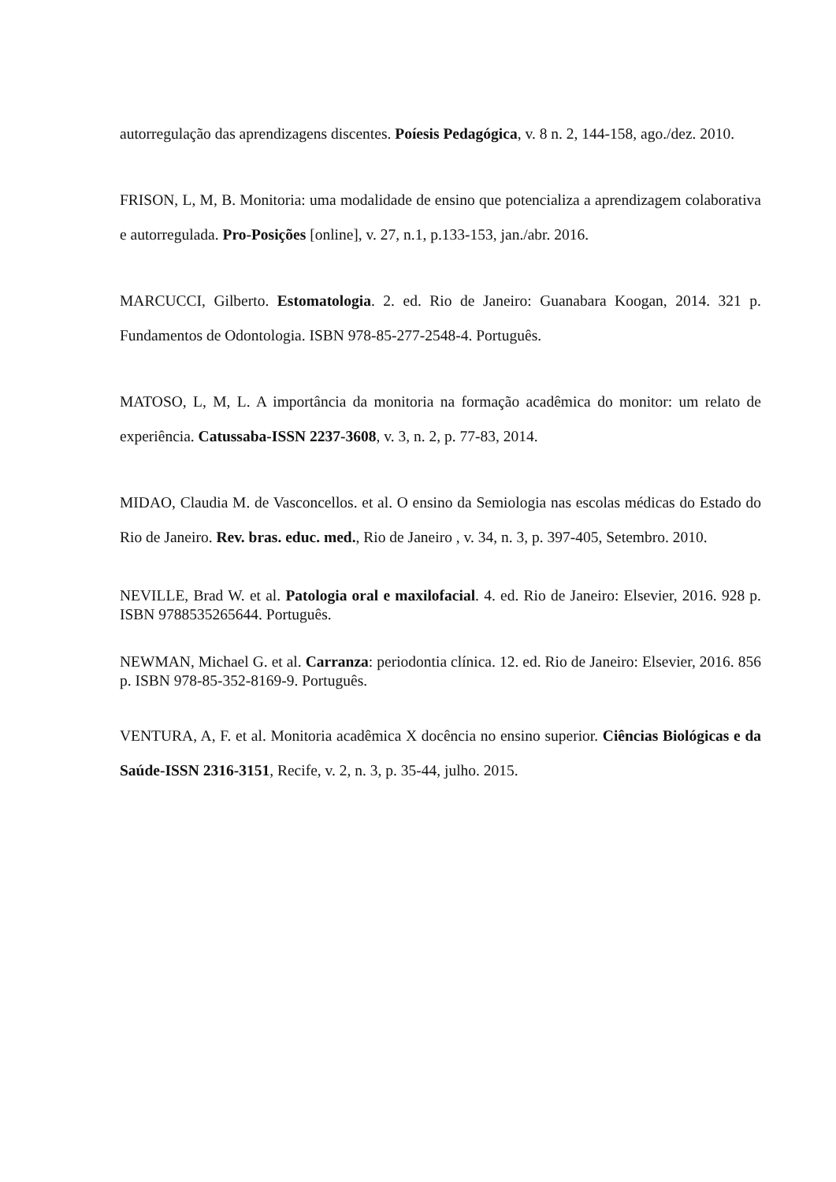autorregulação das aprendizagens discentes. Poíesis Pedagógica, v. 8 n. 2, 144-158, ago./dez. 2010.
FRISON, L, M, B. Monitoria: uma modalidade de ensino que potencializa a aprendizagem colaborativa e autorregulada. Pro-Posições [online], v. 27, n.1, p.133-153, jan./abr. 2016.
MARCUCCI, Gilberto. Estomatologia. 2. ed. Rio de Janeiro: Guanabara Koogan, 2014. 321 p. Fundamentos de Odontologia. ISBN 978-85-277-2548-4. Português.
MATOSO, L, M, L. A importância da monitoria na formação acadêmica do monitor: um relato de experiência. Catussaba-ISSN 2237-3608, v. 3, n. 2, p. 77-83, 2014.
MIDAO, Claudia M. de Vasconcellos. et al. O ensino da Semiologia nas escolas médicas do Estado do Rio de Janeiro. Rev. bras. educ. med., Rio de Janeiro , v. 34, n. 3, p. 397-405, Setembro. 2010.
NEVILLE, Brad W. et al. Patologia oral e maxilofacial. 4. ed. Rio de Janeiro: Elsevier, 2016. 928 p. ISBN 9788535265644. Português.
NEWMAN, Michael G. et al. Carranza: periodontia clínica. 12. ed. Rio de Janeiro: Elsevier, 2016. 856 p. ISBN 978-85-352-8169-9. Português.
VENTURA, A, F. et al. Monitoria acadêmica X docência no ensino superior. Ciências Biológicas e da Saúde-ISSN 2316-3151, Recife, v. 2, n. 3, p. 35-44, julho. 2015.